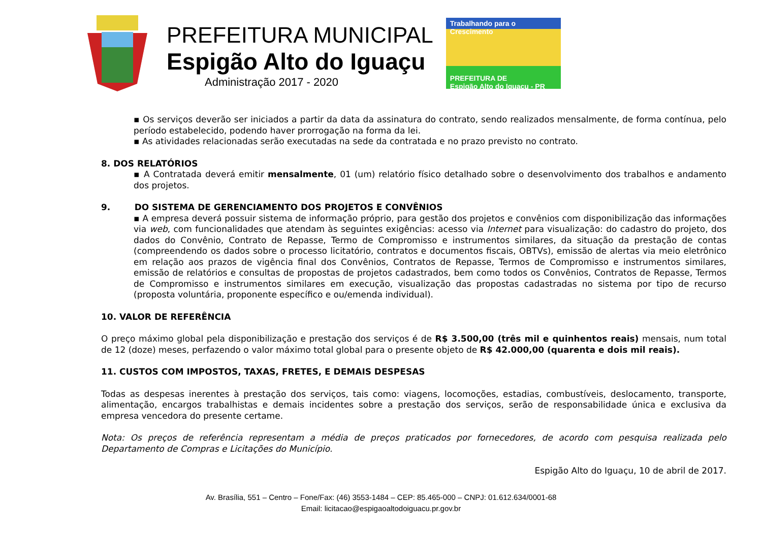PREFEITURA MUNICIPAL
Espigão Alto do Iguaçu
Administração 2017 - 2020
Trabalhando para o Crescimento
PREFEITURA DE
Espigão Alto do Iguaçu - PR
▪ Os serviços deverão ser iniciados a partir da data da assinatura do contrato, sendo realizados mensalmente, de forma contínua, pelo período estabelecido, podendo haver prorrogação na forma da lei.
▪ As atividades relacionadas serão executadas na sede da contratada e no prazo previsto no contrato.
8. DOS RELATÓRIOS
▪ A Contratada deverá emitir mensalmente, 01 (um) relatório físico detalhado sobre o desenvolvimento dos trabalhos e andamento dos projetos.
9. DO SISTEMA DE GERENCIAMENTO DOS PROJETOS E CONVÊNIOS
▪ A empresa deverá possuir sistema de informação próprio, para gestão dos projetos e convênios com disponibilização das informações via web, com funcionalidades que atendam às seguintes exigências: acesso via Internet para visualização: do cadastro do projeto, dos dados do Convênio, Contrato de Repasse, Termo de Compromisso e instrumentos similares, da situação da prestação de contas (compreendendo os dados sobre o processo licitatório, contratos e documentos fiscais, OBTVs), emissão de alertas via meio eletrônico em relação aos prazos de vigência final dos Convênios, Contratos de Repasse, Termos de Compromisso e instrumentos similares, emissão de relatórios e consultas de propostas de projetos cadastrados, bem como todos os Convênios, Contratos de Repasse, Termos de Compromisso e instrumentos similares em execução, visualização das propostas cadastradas no sistema por tipo de recurso (proposta voluntária, proponente específico e ou/emenda individual).
10. VALOR DE REFERÊNCIA
O preço máximo global pela disponibilização e prestação dos serviços é de R$ 3.500,00 (três mil e quinhentos reais) mensais, num total de 12 (doze) meses, perfazendo o valor máximo total global para o presente objeto de R$ 42.000,00 (quarenta e dois mil reais).
11. CUSTOS COM IMPOSTOS, TAXAS, FRETES, E DEMAIS DESPESAS
Todas as despesas inerentes à prestação dos serviços, tais como: viagens, locomoções, estadias, combustíveis, deslocamento, transporte, alimentação, encargos trabalhistas e demais incidentes sobre a prestação dos serviços, serão de responsabilidade única e exclusiva da empresa vencedora do presente certame.
Nota: Os preços de referência representam a média de preços praticados por fornecedores, de acordo com pesquisa realizada pelo Departamento de Compras e Licitações do Município.
Espigão Alto do Iguaçu, 10 de abril de 2017.
Av. Brasília, 551 – Centro – Fone/Fax: (46) 3553-1484 – CEP: 85.465-000 – CNPJ: 01.612.634/0001-68
Email: licitacao@espigaoaltodoiguacu.pr.gov.br